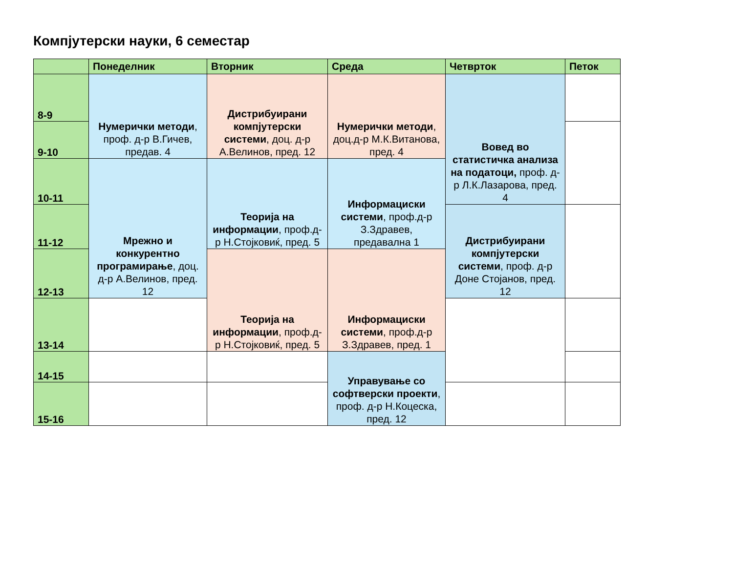Компјутерски науки, 6 семестар
| | Понеделник | Вторник | Среда | Четврток | Петок |
| --- | --- | --- | --- | --- | --- |
| 8-9 | Нумерички методи , проф. д-р В.Гичев, предав. 4 | Дистрибуирани компјутерски системи , доц. д-р А.Велинов, пред. 12 | Нумерички методи , доц.д-р М.К.Витанова, пред. 4 | Вовед во статистичка анализа на податоци, проф. д-р Л.К.Лазарова, пред. 4 | |
| 9-10 | | | | | |
| 10-11 | Мрежно и конкурентно програмирање , доц. д-р А.Велинов, пред. 12 | Теорија на информации , проф.д-р Н.Стојковиќ, пред. 5 | Информациски системи , проф.д-р З.Здравев, предавална 1 | | |
| 11-12 | | | | Дистрибуирани компјутерски системи , проф. д-р Доне Стојанов, пред. 12 | |
| 12-13 | | Теорија на информации , проф.д-р Н.Стојковиќ, пред. 5 | Информациски системи , проф.д-р З.Здравев, пред. 1 | | |
| 13-14 | | | | | |
| 14-15 | | | Управување со софтверски проекти , проф. д-р Н.Коцеска, пред. 12 | | |
| 15-16 | | | | | |